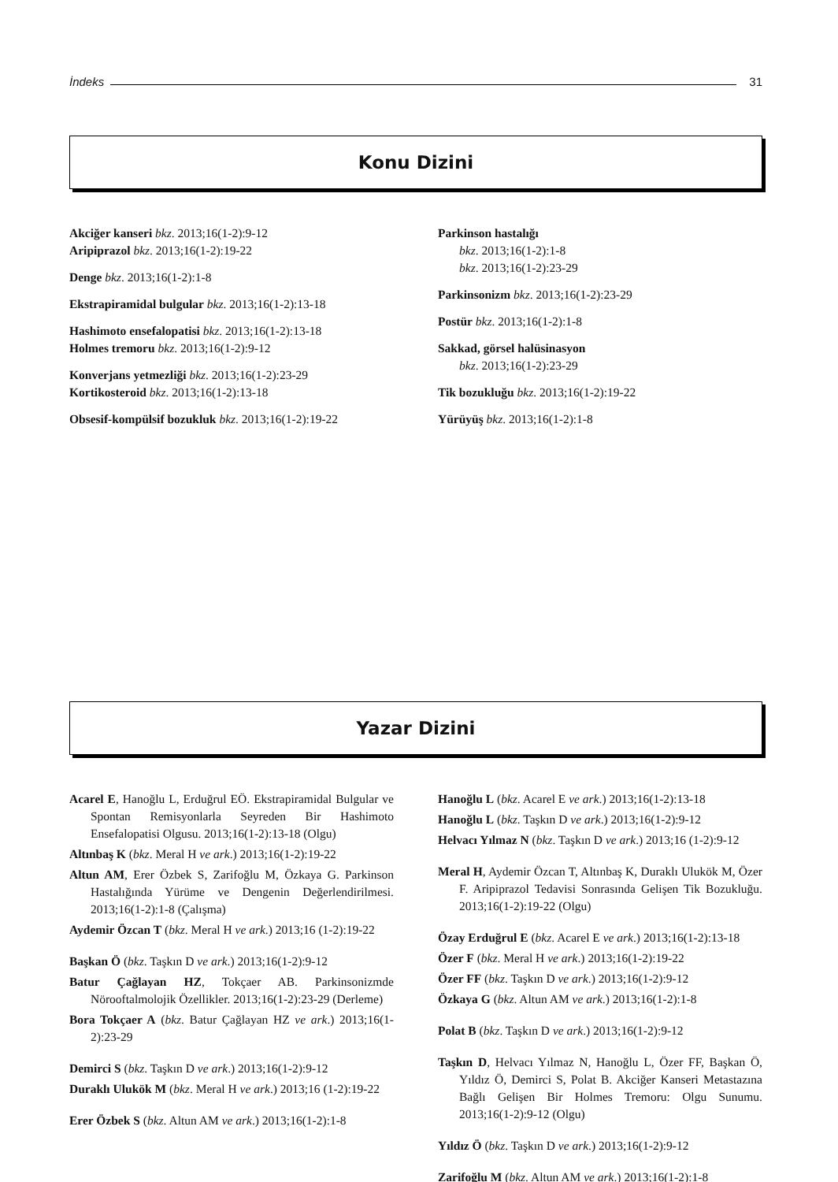İndeks 31
Konu Dizini
Akciğer kanseri bkz. 2013;16(1-2):9-12
Aripiprazol bkz. 2013;16(1-2):19-22
Denge bkz. 2013;16(1-2):1-8
Ekstrapiramidal bulgular bkz. 2013;16(1-2):13-18
Hashimoto ensefalopatisi bkz. 2013;16(1-2):13-18
Holmes tremoru bkz. 2013;16(1-2):9-12
Konverjans yetmezliği bkz. 2013;16(1-2):23-29
Kortikosteroid bkz. 2013;16(1-2):13-18
Obsesif-kompülsif bozukluk bkz. 2013;16(1-2):19-22
Parkinson hastalığı
bkz. 2013;16(1-2):1-8
bkz. 2013;16(1-2):23-29
Parkinsonizm bkz. 2013;16(1-2):23-29
Postür bkz. 2013;16(1-2):1-8
Sakkad, görsel halüsinasyon
bkz. 2013;16(1-2):23-29
Tik bozukluğu bkz. 2013;16(1-2):19-22
Yürüyüş bkz. 2013;16(1-2):1-8
Yazar Dizini
Acarel E, Hanoğlu L, Erduğrul EÖ. Ekstrapiramidal Bulgular ve Spontan Remisyonlarla Seyreden Bir Hashimoto Ensefalopatisi Olgusu. 2013;16(1-2):13-18 (Olgu)
Altınbaş K (bkz. Meral H ve ark.) 2013;16(1-2):19-22
Altun AM, Erer Özbek S, Zarifoğlu M, Özkaya G. Parkinson Hastalığında Yürüme ve Dengenin Değerlendirilmesi. 2013;16(1-2):1-8 (Çalışma)
Aydemir Özcan T (bkz. Meral H ve ark.) 2013;16 (1-2):19-22
Başkan Ö (bkz. Taşkın D ve ark.) 2013;16(1-2):9-12
Batur Çağlayan HZ, Tokçaer AB. Parkinsonizmde Nörooftalmolojik Özellikler. 2013;16(1-2):23-29 (Derleme)
Bora Tokçaer A (bkz. Batur Çağlayan HZ ve ark.) 2013;16(1-2):23-29
Demirci S (bkz. Taşkın D ve ark.) 2013;16(1-2):9-12
Duraklı Ulukök M (bkz. Meral H ve ark.) 2013;16 (1-2):19-22
Erer Özbek S (bkz. Altun AM ve ark.) 2013;16(1-2):1-8
Hanoğlu L (bkz. Acarel E ve ark.) 2013;16(1-2):13-18
Hanoğlu L (bkz. Taşkın D ve ark.) 2013;16(1-2):9-12
Helvacı Yılmaz N (bkz. Taşkın D ve ark.) 2013;16 (1-2):9-12
Meral H, Aydemir Özcan T, Altınbaş K, Duraklı Ulukök M, Özer F. Aripiprazol Tedavisi Sonrasında Gelişen Tik Bozukluğu. 2013;16(1-2):19-22 (Olgu)
Özay Erduğrul E (bkz. Acarel E ve ark.) 2013;16(1-2):13-18
Özer F (bkz. Meral H ve ark.) 2013;16(1-2):19-22
Özer FF (bkz. Taşkın D ve ark.) 2013;16(1-2):9-12
Özkaya G (bkz. Altun AM ve ark.) 2013;16(1-2):1-8
Polat B (bkz. Taşkın D ve ark.) 2013;16(1-2):9-12
Taşkın D, Helvacı Yılmaz N, Hanoğlu L, Özer FF, Başkan Ö, Yıldız Ö, Demirci S, Polat B. Akciğer Kanseri Metastazına Bağlı Gelişen Bir Holmes Tremoru: Olgu Sunumu. 2013;16(1-2):9-12 (Olgu)
Yıldız Ö (bkz. Taşkın D ve ark.) 2013;16(1-2):9-12
Zarifoğlu M (bkz. Altun AM ve ark.) 2013;16(1-2):1-8